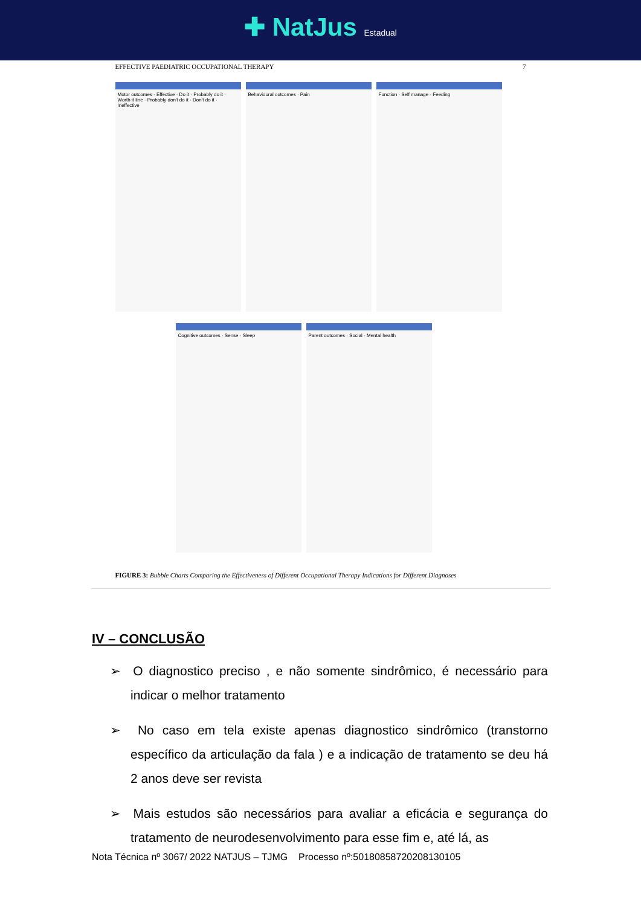✚ NatJus Estadual
EFFECTIVE PAEDIATRIC OCCUPATIONAL THERAPY 7
Motor outcomes · Effective · Do it · Probably do it · Worth it line · Probably don't do it · Don't do it · Ineffective
Behavioural outcomes · Pain
Function · Self manage · Feeding
Cognitive outcomes · Sense · Sleep
Parent outcomes · Social · Mental health
FIGURE 3: Bubble Charts Comparing the Effectiveness of Different Occupational Therapy Indications for Different Diagnoses
IV – CONCLUSÃO
➢ O diagnostico preciso , e não somente sindrômico, é necessário para indicar o melhor tratamento
➢ No caso em tela existe apenas diagnostico sindrômico (transtorno específico da articulação da fala ) e a indicação de tratamento se deu há 2 anos deve ser revista
➢ Mais estudos são necessários para avaliar a eficácia e segurança do tratamento de neurodesenvolvimento para esse fim e, até lá, as
Nota Técnica nº 3067/ 2022 NATJUS – TJMG Processo nº:50180858720208130105